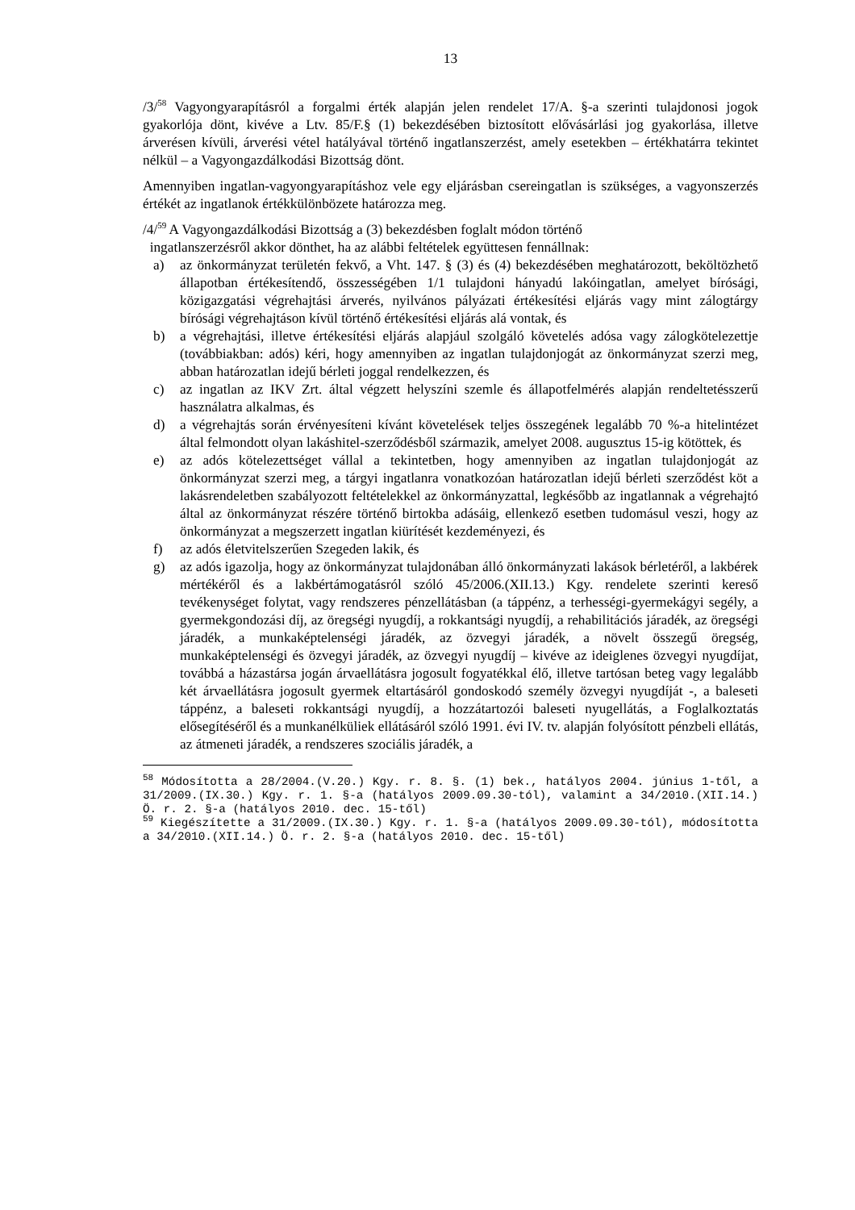13
/3/<sup>58</sup> Vagyongyarapításról a forgalmi érték alapján jelen rendelet 17/A. §-a szerinti tulajdonosi jogok gyakorlója dönt, kivéve a Ltv. 85/F.§ (1) bekezdésében biztosított elővásárlási jog gyakorlása, illetve árverésen kívüli, árverési vétel hatályával történő ingatlanszerzést, amely esetekben – értékhatárra tekintet nélkül – a Vagyongazdálkodási Bizottság dönt.
Amennyiben ingatlan-vagyongyarapításhoz vele egy eljárásban csereingatlan is szükséges, a vagyonszerzés értékét az ingatlanok értékkülönbözete határozza meg.
/4/<sup>59</sup> A Vagyongazdálkodási Bizottság a (3) bekezdésben foglalt módon történő
ingatlanszerzésről akkor dönthet, ha az alábbi feltételek együttesen fennállnak:
a) az önkormányzat területén fekvő, a Vht. 147. § (3) és (4) bekezdésében meghatározott, beköltözhető állapotban értékesítendő, összességében 1/1 tulajdoni hányadú lakóingatlan, amelyet bírósági, közigazgatási végrehajtási árverés, nyilvános pályázati értékesítési eljárás vagy mint zálogtárgy bírósági végrehajtáson kívül történő értékesítési eljárás alá vontak, és
b) a végrehajtási, illetve értékesítési eljárás alapjául szolgáló követelés adósa vagy zálogkötelezettje (továbbiakban: adós) kéri, hogy amennyiben az ingatlan tulajdonjogát az önkormányzat szerzi meg, abban határozatlan idejű bérleti joggal rendelkezzen, és
c) az ingatlan az IKV Zrt. által végzett helyszíni szemle és állapotfelmérés alapján rendeltetésszerű használatra alkalmas, és
d) a végrehajtás során érvényesíteni kívánt követelések teljes összegének legalább 70 %-a hitelintézet által felmondott olyan lakáshitel-szerződésből származik, amelyet 2008. augusztus 15-ig kötöttek, és
e) az adós kötelezettséget vállal a tekintetben, hogy amennyiben az ingatlan tulajdonjogát az önkormányzat szerzi meg, a tárgyi ingatlanra vonatkozóan határozatlan idejű bérleti szerződést köt a lakásrendeletben szabályozott feltételekkel az önkormányzattal, legkésőbb az ingatlannak a végrehajtó által az önkormányzat részére történő birtokba adásáig, ellenkező esetben tudomásul veszi, hogy az önkormányzat a megszerzett ingatlan kiürítését kezdeményezi, és
f) az adós életvitelszerűen Szegeden lakik, és
g) az adós igazolja, hogy az önkormányzat tulajdonában álló önkormányzati lakások bérletéről, a lakbérek mértékéről és a lakbértámogatásról szóló 45/2006.(XII.13.) Kgy. rendelete szerinti kereső tevékenységet folytat, vagy rendszeres pénzellátásban (a táppénz, a terhességi-gyermekágyi segély, a gyermekgondozási díj, az öregségi nyugdíj, a rokkantsági nyugdíj, a rehabilitációs járadék, az öregségi járadék, a munkaképtelenségi járadék, az özvegyi járadék, a növelt összegű öregség, munkaképtelenségi és özvegyi járadék, az özvegyi nyugdíj – kivéve az ideiglenes özvegyi nyugdíjat, továbbá a házastársa jogán árvaellátásra jogosult fogyatékkal élő, illetve tartósan beteg vagy legalább két árvaellátásra jogosult gyermek eltartásáról gondoskodó személy özvegyi nyugdíját -, a baleseti táppénz, a baleseti rokkantsági nyugdíj, a hozzátartozói baleseti nyugellátás, a Foglalkoztatás elősegítéséről és a munkanélküliek ellátásáról szóló 1991. évi IV. tv. alapján folyósított pénzbeli ellátás, az átmeneti járadék, a rendszeres szociális járadék, a
<sup>58</sup> Módosította a 28/2004.(V.20.) Kgy. r. 8. §. (1) bek., hatályos 2004. június 1-től, a 31/2009.(IX.30.) Kgy. r. 1. §-a (hatályos 2009.09.30-tól), valamint a 34/2010.(XII.14.) Ö. r. 2. §-a (hatályos 2010. dec. 15-től)
<sup>59</sup> Kiegészítette a 31/2009.(IX.30.) Kgy. r. 1. §-a (hatályos 2009.09.30-tól), módosította a 34/2010.(XII.14.) Ö. r. 2. §-a (hatályos 2010. dec. 15-től)